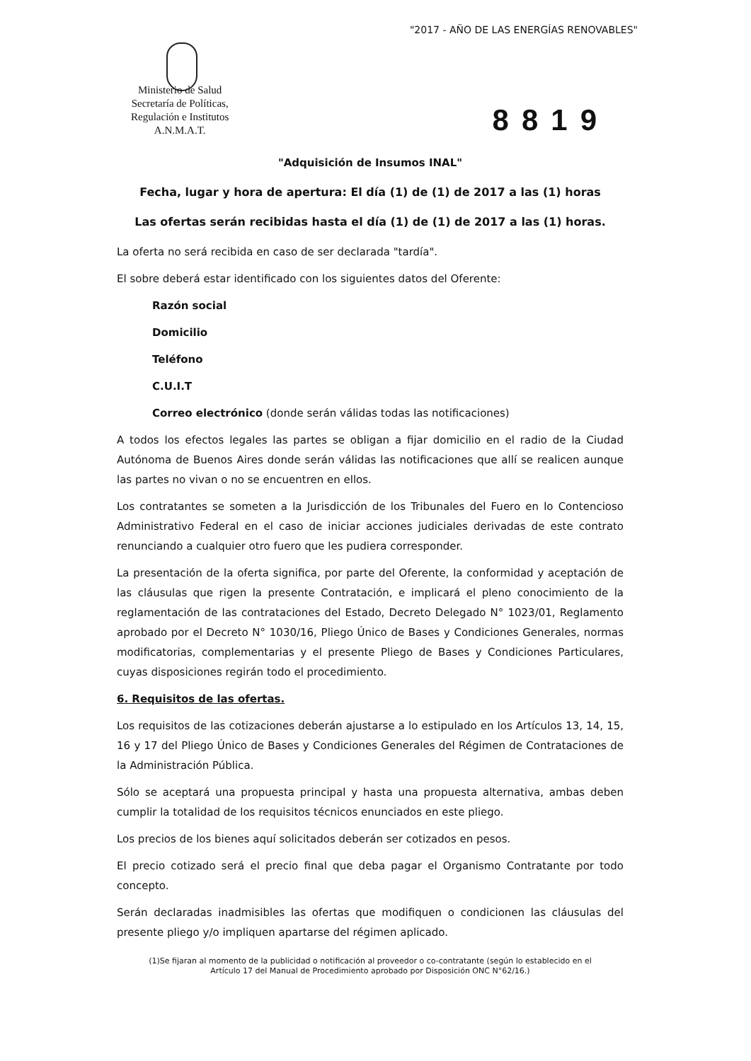"2017 - AÑO DE LAS ENERGÍAS RENOVABLES"
Ministerio de Salud
Secretaría de Políticas,
Regulación e Institutos
A.N.M.A.T.
8819
"Adquisición de Insumos INAL"
Fecha, lugar y hora de apertura: El día (1) de (1) de 2017 a las (1) horas
Las ofertas serán recibidas hasta el día (1) de (1) de 2017 a las (1) horas.
La oferta no será recibida en caso de ser declarada "tardía".
El sobre deberá estar identificado con los siguientes datos del Oferente:
Razón social
Domicilio
Teléfono
C.U.I.T
Correo electrónico (donde serán válidas todas las notificaciones)
A todos los efectos legales las partes se obligan a fijar domicilio en el radio de la Ciudad Autónoma de Buenos Aires donde serán válidas las notificaciones que allí se realicen aunque las partes no vivan o no se encuentren en ellos.
Los contratantes se someten a la Jurisdicción de los Tribunales del Fuero en lo Contencioso Administrativo Federal en el caso de iniciar acciones judiciales derivadas de este contrato renunciando a cualquier otro fuero que les pudiera corresponder.
La presentación de la oferta significa, por parte del Oferente, la conformidad y aceptación de las cláusulas que rigen la presente Contratación, e implicará el pleno conocimiento de la reglamentación de las contrataciones del Estado, Decreto Delegado N° 1023/01, Reglamento aprobado por el Decreto N° 1030/16, Pliego Único de Bases y Condiciones Generales, normas modificatorias, complementarias y el presente Pliego de Bases y Condiciones Particulares, cuyas disposiciones regirán todo el procedimiento.
6. Requisitos de las ofertas.
Los requisitos de las cotizaciones deberán ajustarse a lo estipulado en los Artículos 13, 14, 15, 16 y 17 del Pliego Único de Bases y Condiciones Generales del Régimen de Contrataciones de la Administración Pública.
Sólo se aceptará una propuesta principal y hasta una propuesta alternativa, ambas deben cumplir la totalidad de los requisitos técnicos enunciados en este pliego.
Los precios de los bienes aquí solicitados deberán ser cotizados en pesos.
El precio cotizado será el precio final que deba pagar el Organismo Contratante por todo concepto.
Serán declaradas inadmisibles las ofertas que modifiquen o condicionen las cláusulas del presente pliego y/o impliquen apartarse del régimen aplicado.
(1)Se fijaran al momento de la publicidad o notificación al proveedor o co-contratante (según lo establecido en el
Artículo 17 del Manual de Procedimiento aprobado por Disposición ONC N°62/16.)